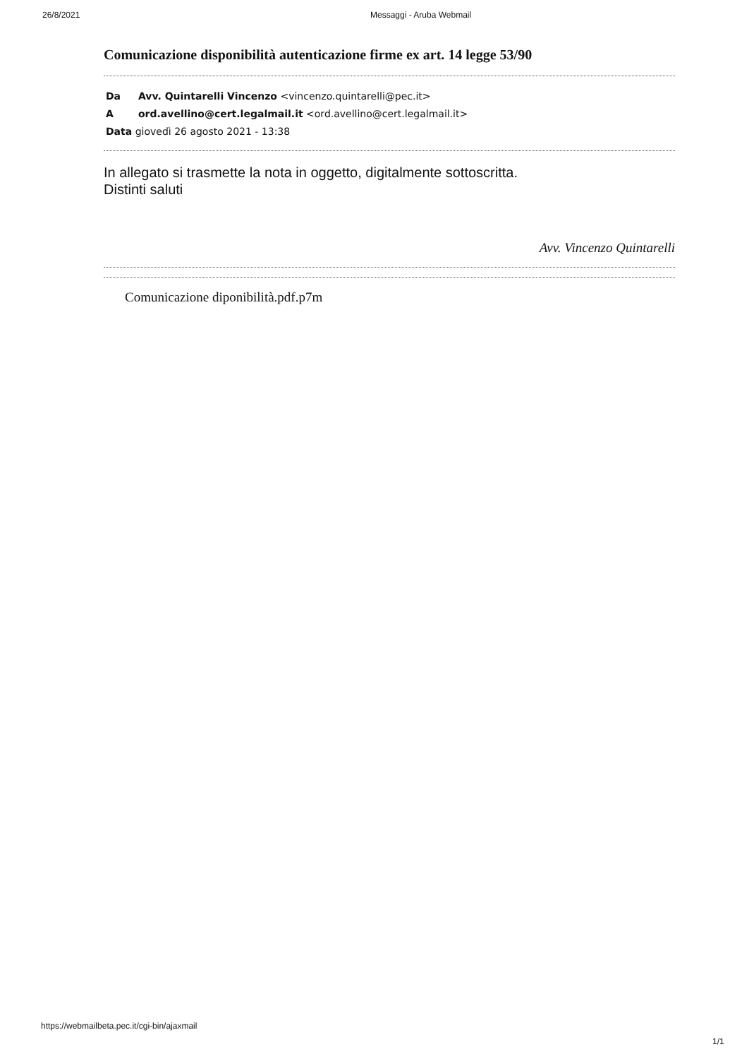26/8/2021 Messaggi - Aruba Webmail
Comunicazione disponibilità autenticazione firme ex art. 14 legge 53/90
Da Avv. Quintarelli Vincenzo <vincenzo.quintarelli@pec.it>
Aord.avellino@cert.legalmail.it <ord.avellino@cert.legalmail.it>
Data giovedì 26 agosto 2021 - 13:38
In allegato si trasmette la nota in oggetto, digitalmente sottoscritta.
Distinti saluti
Avv. Vincenzo Quintarelli
Comunicazione diponibilità.pdf.p7m
https://webmailbeta.pec.it/cgi-bin/ajaxmail
1/1